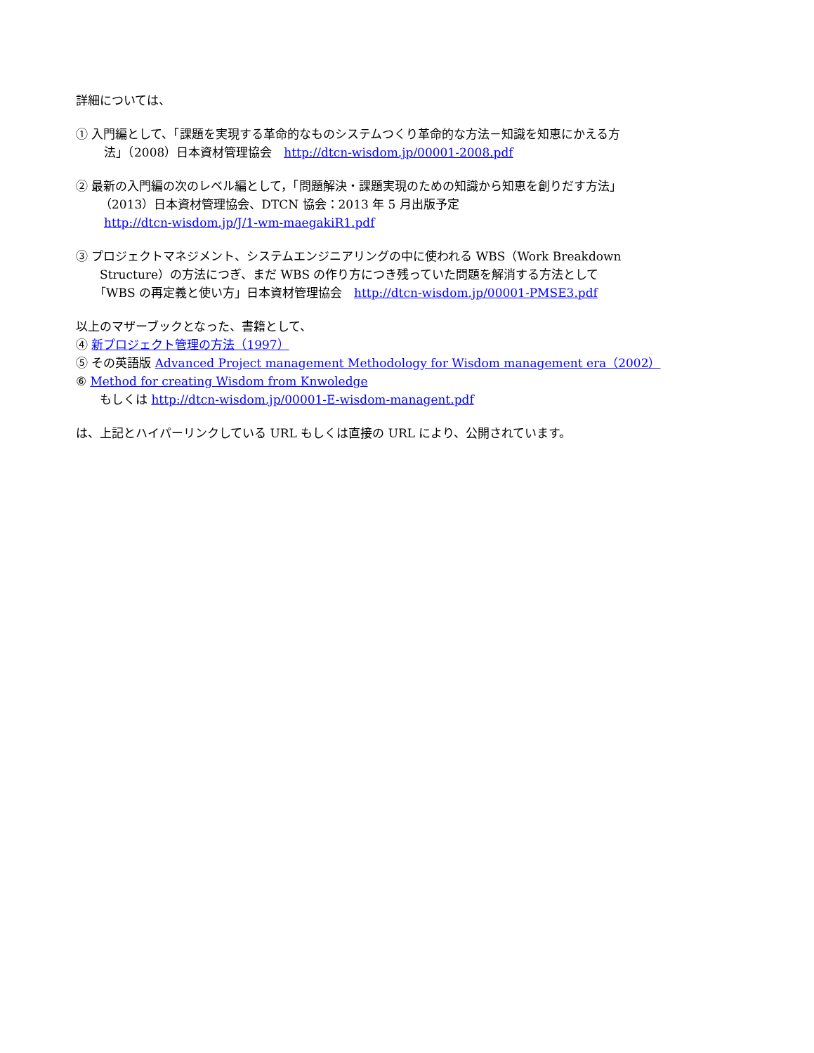詳細については、
① 入門編として、「課題を実現する革命的なものシステムつくり革命的な方法－知識を知恵にかえる方
法」（2008）日本資材管理協会　http://dtcn-wisdom.jp/00001-2008.pdf
② 最新の入門編の次のレベル編として，「問題解決・課題実現のための知識から知恵を創りだす方法」
（2013）日本資材管理協会、DTCN 協会：2013 年 5 月出版予定
http://dtcn-wisdom.jp/J/1-wm-maegakiR1.pdf
③ プロジェクトマネジメント、システムエンジニアリングの中に使われる WBS（Work Breakdown
Structure）の方法につぎ、まだ WBS の作り方につき残っていた問題を解消する方法として
「WBS の再定義と使い方」日本資材管理協会　http://dtcn-wisdom.jp/00001-PMSE3.pdf
以上のマザーブックとなった、書籍として、
④ 新プロジェクト管理の方法（1997）
⑤ その英語版 Advanced Project management Methodology for Wisdom management era（2002）
⑥ Method for creating Wisdom from Knwoledge
もしくは http://dtcn-wisdom.jp/00001-E-wisdom-managent.pdf
は、上記とハイパーリンクしている URL もしくは直接の URL により、公開されています。